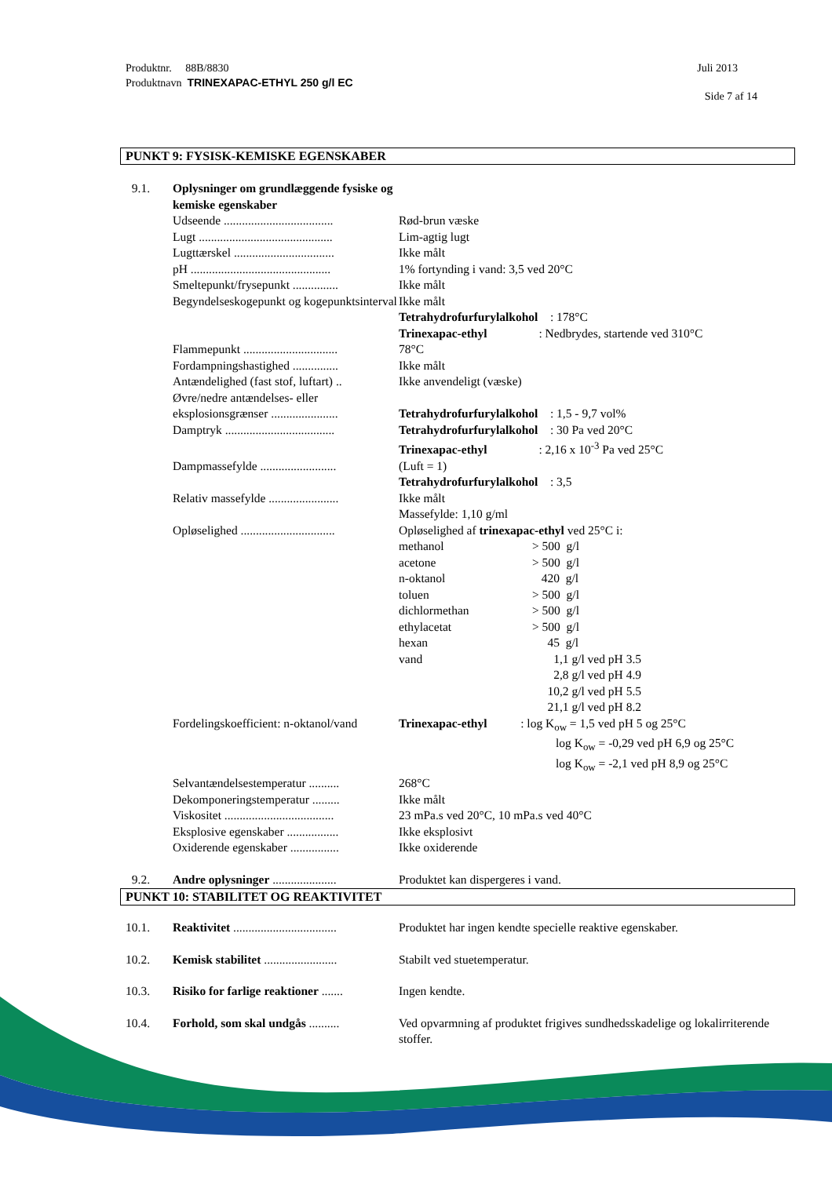Produktnr. 88B/8830
Produktnavn TRINEXAPAC-ETHYL 250 g/l EC
Juli 2013
Side 7 af 14
PUNKT 9: FYSISK-KEMISKE EGENSKABER
| 9.1. | Oplysninger om grundlæggende fysiske og kemiske egenskaber | |
| | Udseende .................................... | Rød-brun væske |
| | Lugt ............................................ | Lim-agtig lugt |
| | Lugttærskel ................................. | Ikke målt |
| | pH .............................................. | 1% fortynding i vand: 3,5 ved 20°C |
| | Smeltepunkt/frysepunkt ............... | Ikke målt |
| | Begyndelseskogepunkt og kogepunktsinterval | Ikke målt Tetrahydrofurfurylalkohol : 178°C Trinexapac-ethyl : Nedbrydes, startende ved 310°C |
| | Flammepunkt ............................... | 78°C |
| | Fordampningshastighed ............... | Ikke målt |
| | Antændelighed (fast stof, luftart) .. | Ikke anvendeligt (væske) |
| | Øvre/nedre antændelses- eller eksplosionsgrænser ...................... | Tetrahydrofurfurylalkohol : 1,5 - 9,7 vol% |
| | Damptryk .................................... | Tetrahydrofurfurylalkohol : 30 Pa ved 20°C Trinexapac-ethyl : 2,16 x 10<sup>-3</sup> Pa ved 25°C |
| | Dampmassefylde ......................... | (Luft = 1) Tetrahydrofurfurylalkohol : 3,5 |
| | Relativ massefylde ....................... | Ikke målt Massefylde: 1,10 g/ml |
| | Opløselighed ............................... | Opløselighed af trinexapac-ethyl ved 25°C i: / methanol / > 500 g/l / / acetone / > 500 g/l / / n-oktanol / 420 g/l / / toluen / > 500 g/l / / dichlormethan / > 500 g/l / / ethylacetat / > 500 g/l / / hexan / 45 g/l / / vand / 1,1 g/l ved pH 3.5 2,8 g/l ved pH 4.9 10,2 g/l ved pH 5.5 21,1 g/l ved pH 8.2 / |
| | Fordelingskoefficient: n-oktanol/vand | Trinexapac-ethyl : log K<sub>ow</sub> = 1,5 ved pH 5 og 25°C log K<sub>ow</sub> = -0,29 ved pH 6,9 og 25°C log K<sub>ow</sub> = -2,1 ved pH 8,9 og 25°C |
| | Selvantændelsestemperatur .......... | 268°C |
| | Dekomponeringstemperatur ......... | Ikke målt |
| | Viskositet .................................... | 23 mPa.s ved 20°C, 10 mPa.s ved 40°C |
| | Eksplosive egenskaber ................. | Ikke eksplosivt |
| | Oxiderende egenskaber ................ | Ikke oxiderende |
| 9.2. | Andre oplysninger ..................... | Produktet kan dispergeres i vand. |
PUNKT 10: STABILITET OG REAKTIVITET
| 10.1. | Reaktivitet .................................. | Produktet har ingen kendte specielle reaktive egenskaber. |
| 10.2. | Kemisk stabilitet ........................ | Stabilt ved stuetemperatur. |
| 10.3. | Risiko for farlige reaktioner ....... | Ingen kendte. |
| 10.4. | Forhold, som skal undgås .......... | Ved opvarmning af produktet frigives sundhedsskadelige og lokalirriterende stoffer. |